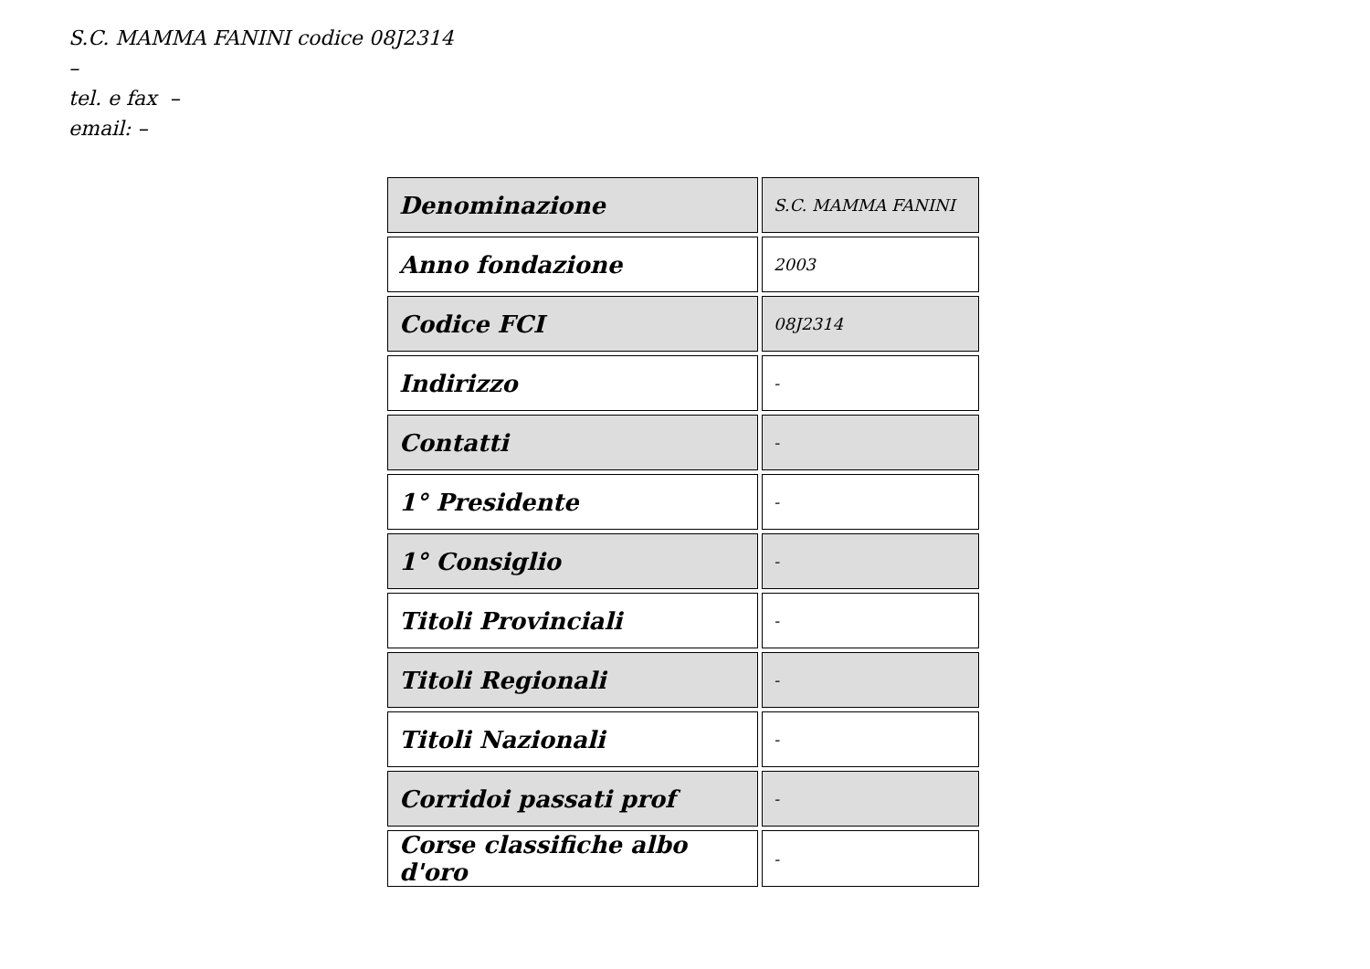S.C. MAMMA FANINI codice 08J2314
–
tel. e fax –
email: –
| Denominazione | S.C. MAMMA FANINI |
| Anno fondazione | 2003 |
| Codice FCI | 08J2314 |
| Indirizzo | - |
| Contatti | - |
| 1° Presidente | - |
| 1° Consiglio | - |
| Titoli Provinciali | - |
| Titoli Regionali | - |
| Titoli Nazionali | - |
| Corridoi passati prof | - |
| Corse classifiche albo d'oro | - |